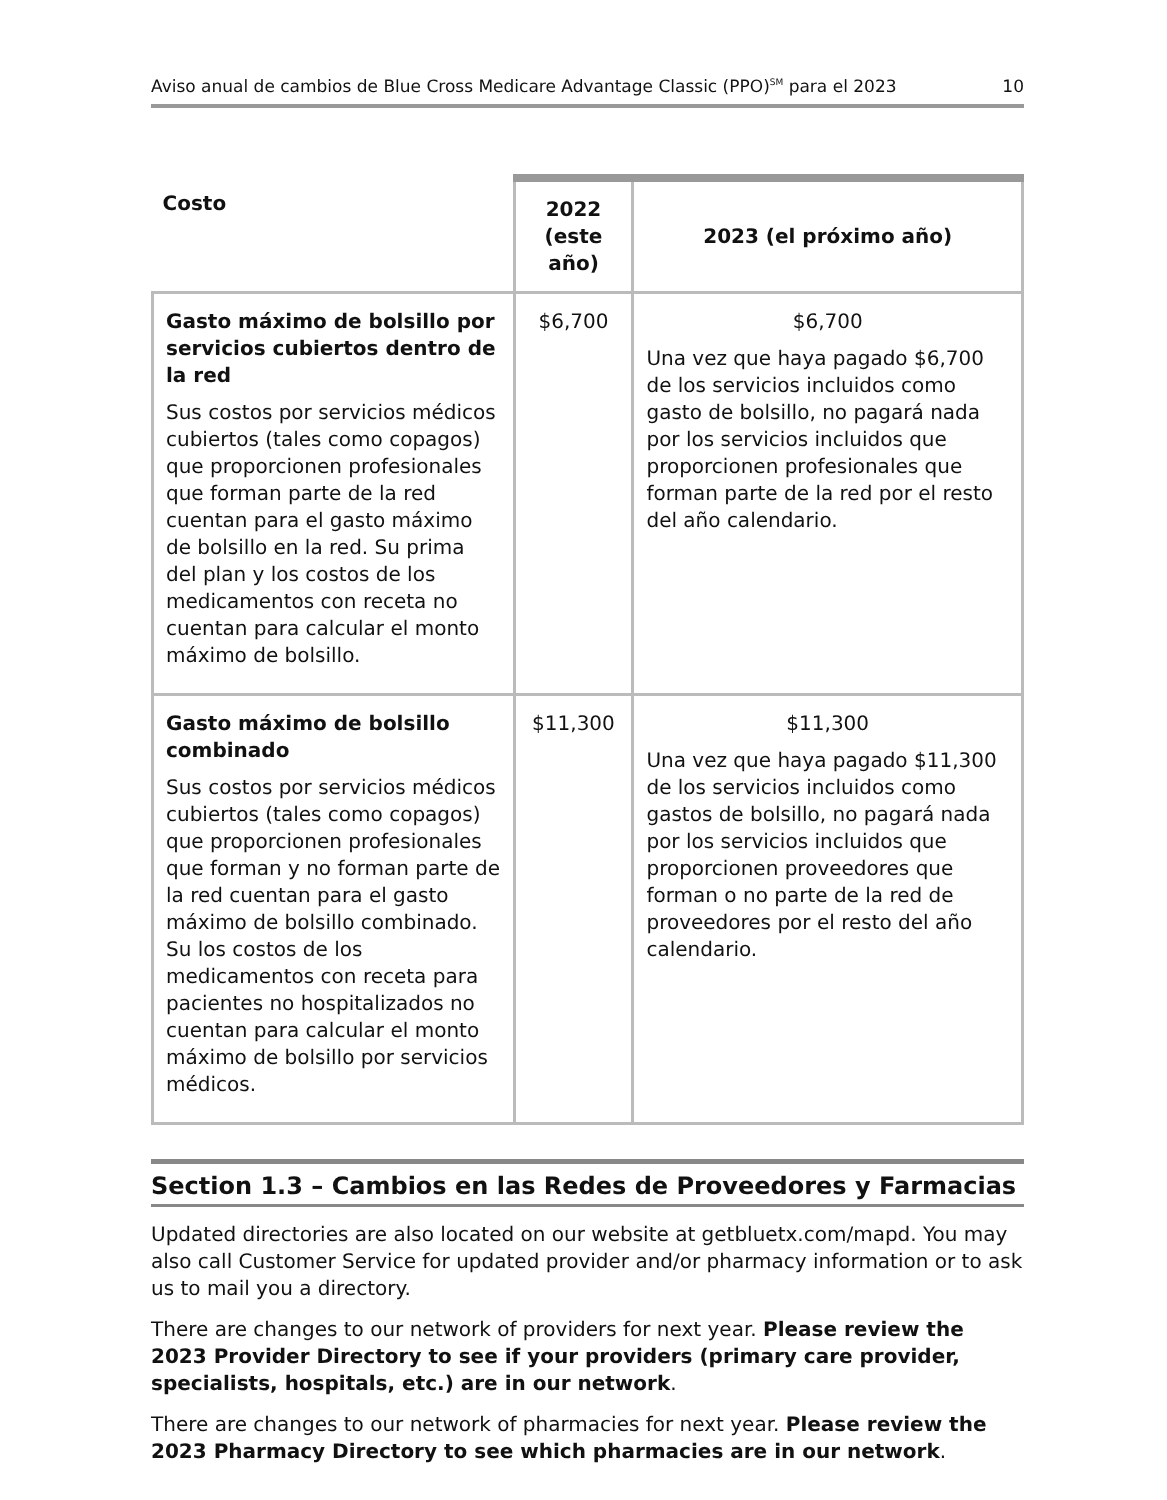Aviso anual de cambios de Blue Cross Medicare Advantage Classic (PPO)<sup>SM</sup> para el 2023 10
| Costo | 2022 (este año) | 2023 (el próximo año) |
| --- | --- | --- |
| Gasto máximo de bolsillo por servicios cubiertos dentro de la red Sus costos por servicios médicos cubiertos (tales como copagos) que proporcionen profesionales que forman parte de la red cuentan para el gasto máximo de bolsillo en la red. Su prima del plan y los costos de los medicamentos con receta no cuentan para calcular el monto máximo de bolsillo. | $6,700 | $6,700 Una vez que haya pagado $6,700 de los servicios incluidos como gasto de bolsillo, no pagará nada por los servicios incluidos que proporcionen profesionales que forman parte de la red por el resto del año calendario. |
| Gasto máximo de bolsillo combinado Sus costos por servicios médicos cubiertos (tales como copagos) que proporcionen profesionales que forman y no forman parte de la red cuentan para el gasto máximo de bolsillo combinado. Su los costos de los medicamentos con receta para pacientes no hospitalizados no cuentan para calcular el monto máximo de bolsillo por servicios médicos. | $11,300 | $11,300 Una vez que haya pagado $11,300 de los servicios incluidos como gastos de bolsillo, no pagará nada por los servicios incluidos que proporcionen proveedores que forman o no parte de la red de proveedores por el resto del año calendario. |
Section 1.3 – Cambios en las Redes de Proveedores y Farmacias
Updated directories are also located on our website at getbluetx.com/mapd. You may also call Customer Service for updated provider and/or pharmacy information or to ask us to mail you a directory.
There are changes to our network of providers for next year. Please review the 2023 Provider Directory to see if your providers (primary care provider, specialists, hospitals, etc.) are in our network.
There are changes to our network of pharmacies for next year. Please review the 2023 Pharmacy Directory to see which pharmacies are in our network.